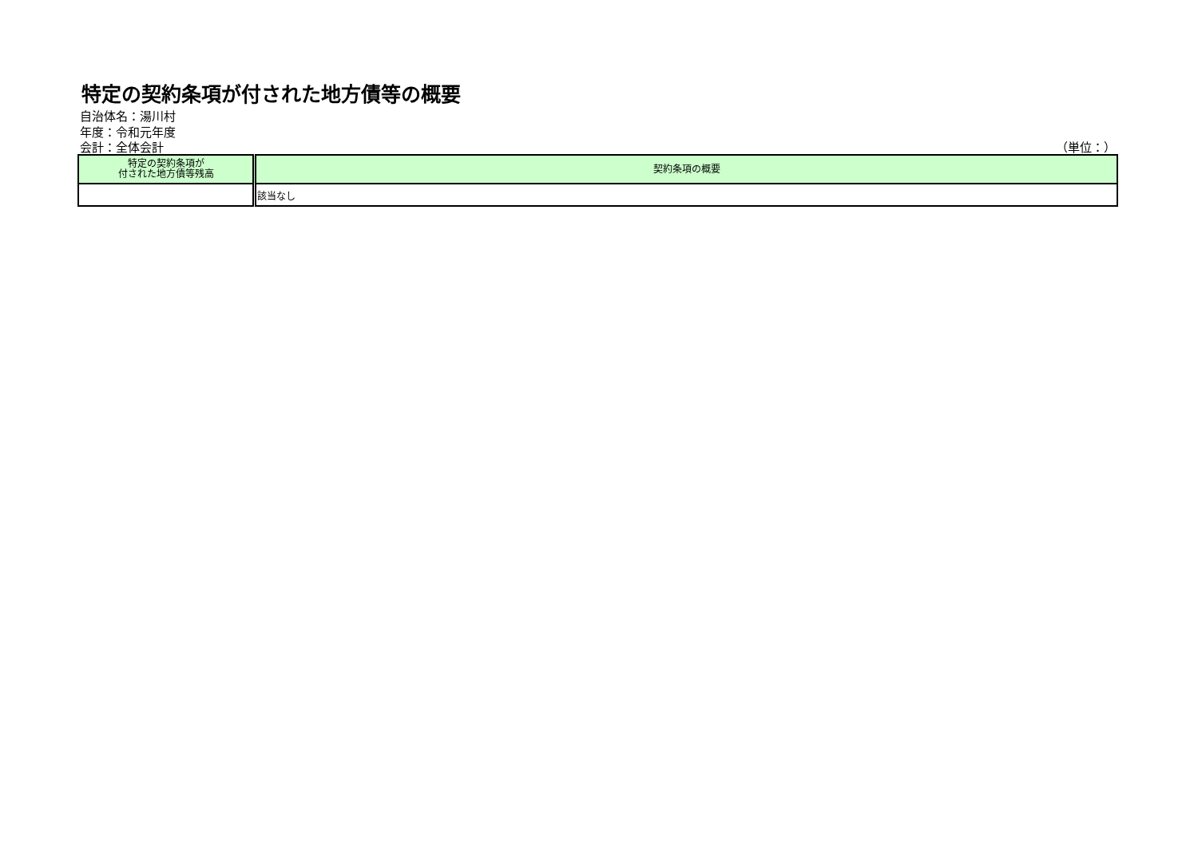特定の契約条項が付された地方債等の概要
自治体名：湯川村
年度：令和元年度
会計：全体会計 （単位：）
| 特定の契約条項が 付された地方債等残高 | 契約条項の概要 |
| --- | --- |
| | 該当なし |